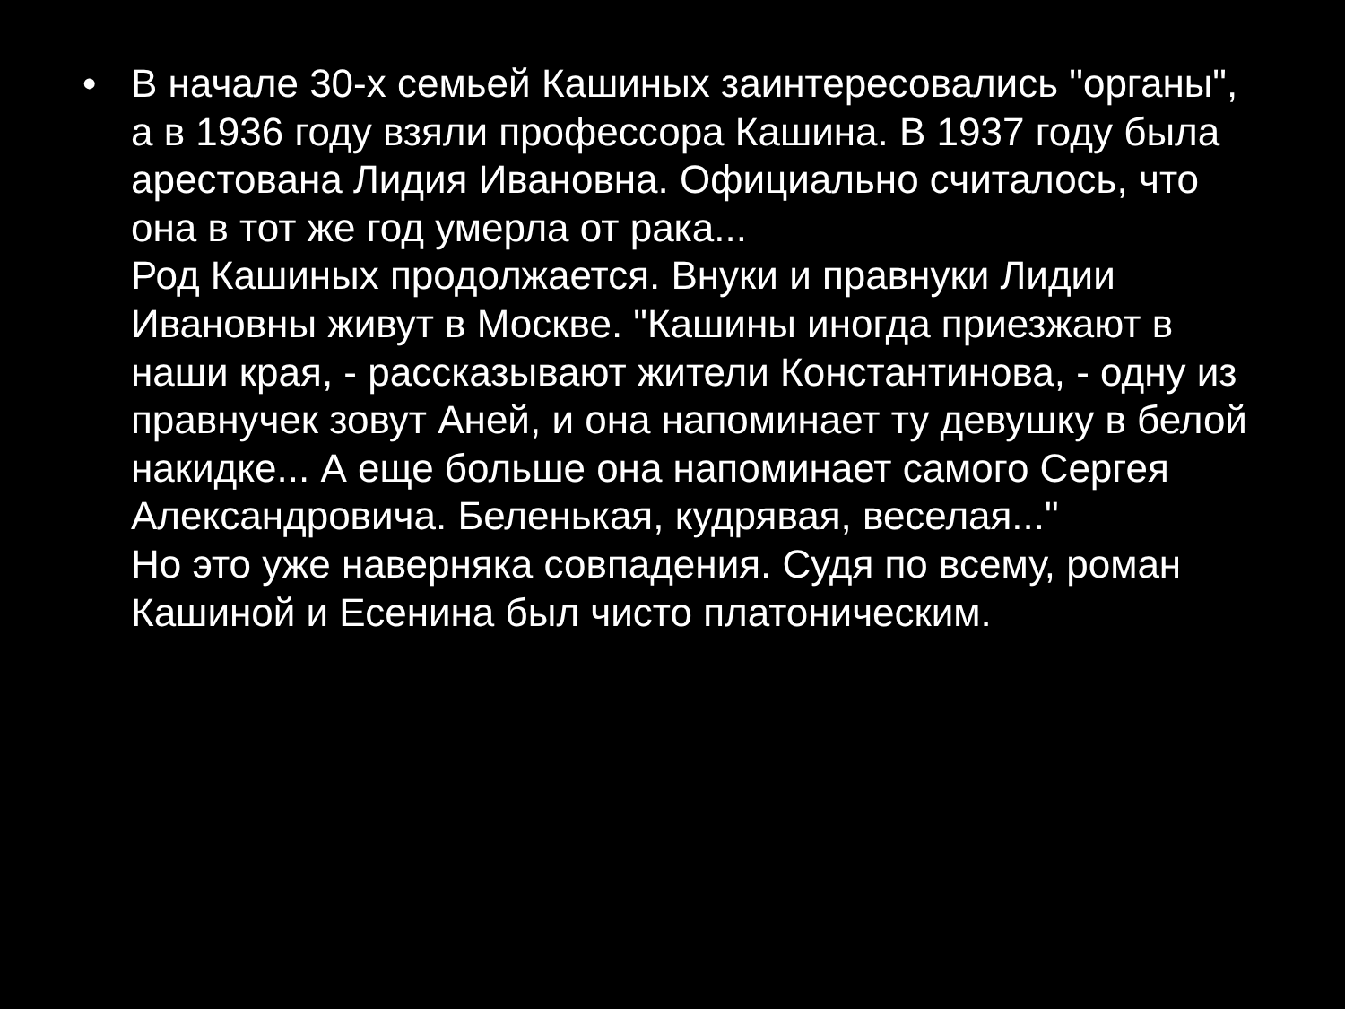•
В начале 30-х семьей Кашиных заинтересовались "органы", а в 1936 году взяли профессора Кашина. В 1937 году была арестована Лидия Ивановна. Официально считалось, что она в тот же год умерла от рака...
Род Кашиных продолжается. Внуки и правнуки Лидии Ивановны живут в Москве. "Кашины иногда приезжают в наши края, - рассказывают жители Константинова, - одну из правнучек зовут Аней, и она напоминает ту девушку в белой накидке... А еще больше она напоминает самого Сергея Александровича. Беленькая, кудрявая, веселая..."
Но это уже наверняка совпадения. Судя по всему, роман Кашиной и Есенина был чисто платоническим.